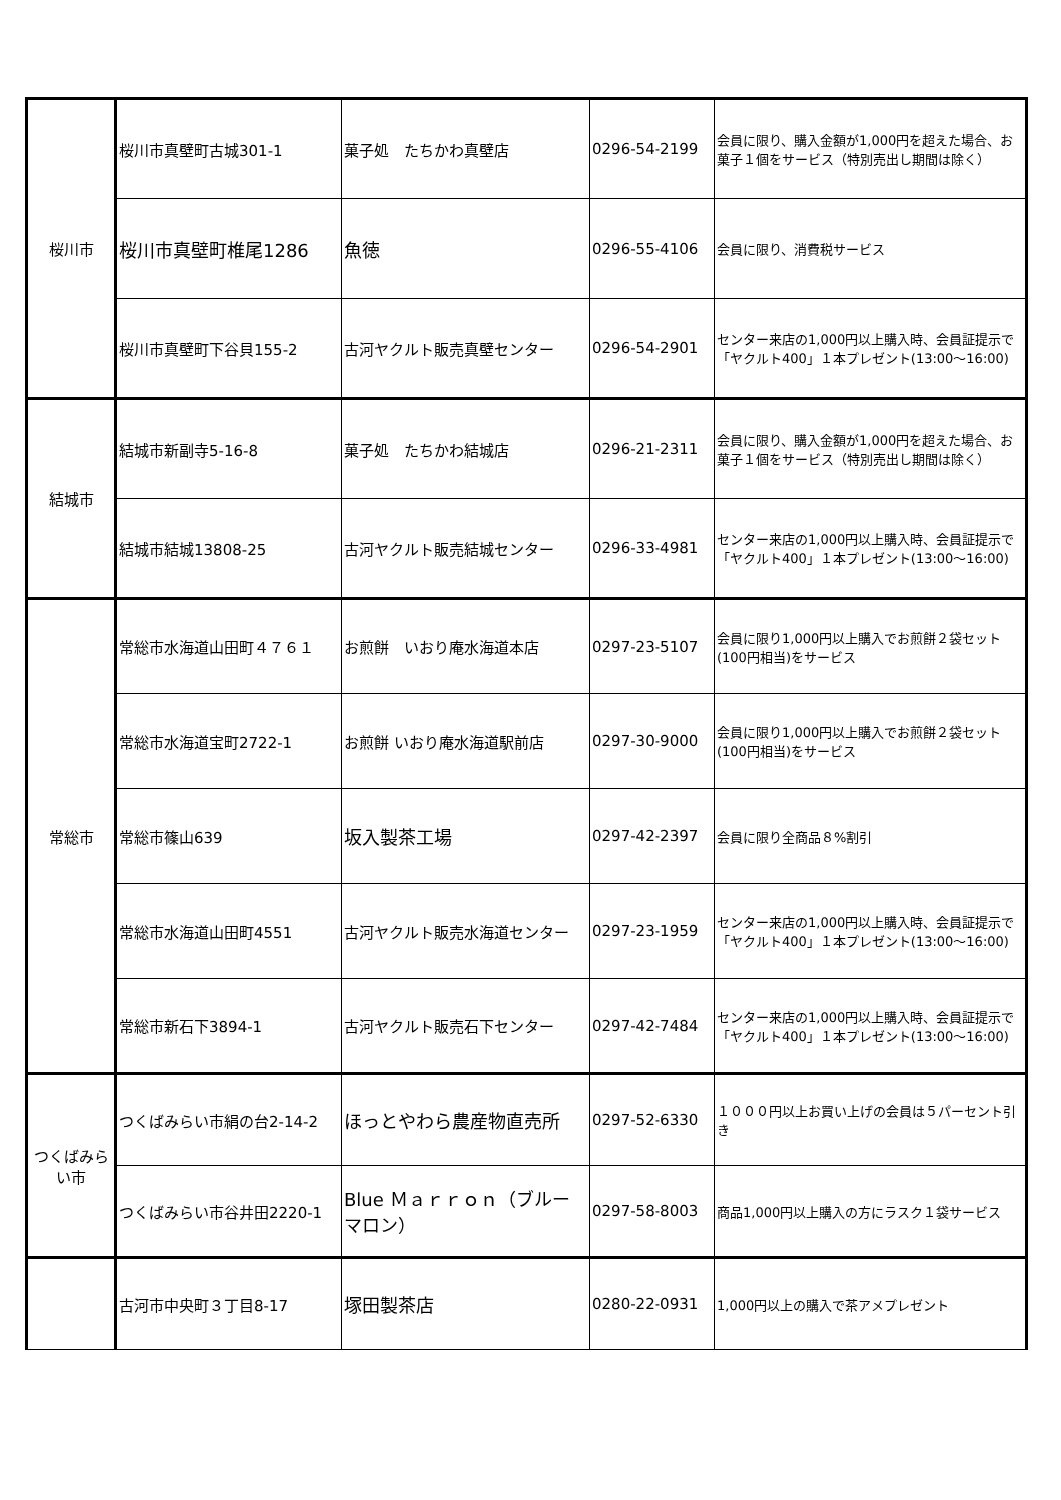| 桜川市 | 桜川市真壁町古城301-1 | 菓子処 たちかわ真壁店 | 0296-54-2199 | 会員に限り、購入金額が1,000円を超えた場合、お菓子１個をサービス（特別売出し期間は除く） |
| | 桜川市真壁町椎尾1286 | 魚徳 | 0296-55-4106 | 会員に限り、消費税サービス |
| | 桜川市真壁町下谷貝155-2 | 古河ヤクルト販売真壁センター | 0296-54-2901 | センター来店の1,000円以上購入時、会員証提示で「ヤクルト400」１本プレゼント(13:00～16:00) |
| 結城市 | 結城市新副寺5-16-8 | 菓子処 たちかわ結城店 | 0296-21-2311 | 会員に限り、購入金額が1,000円を超えた場合、お菓子１個をサービス（特別売出し期間は除く） |
| | 結城市結城13808-25 | 古河ヤクルト販売結城センター | 0296-33-4981 | センター来店の1,000円以上購入時、会員証提示で「ヤクルト400」１本プレゼント(13:00～16:00) |
| 常総市 | 常総市水海道山田町４７６１ | お煎餅 いおり庵水海道本店 | 0297-23-5107 | 会員に限り1,000円以上購入でお煎餅２袋セット(100円相当)をサービス |
| | 常総市水海道宝町2722-1 | お煎餅 いおり庵水海道駅前店 | 0297-30-9000 | 会員に限り1,000円以上購入でお煎餅２袋セット(100円相当)をサービス |
| | 常総市篠山639 | 坂入製茶工場 | 0297-42-2397 | 会員に限り全商品８%割引 |
| | 常総市水海道山田町4551 | 古河ヤクルト販売水海道センター | 0297-23-1959 | センター来店の1,000円以上購入時、会員証提示で「ヤクルト400」１本プレゼント(13:00～16:00) |
| | 常総市新石下3894-1 | 古河ヤクルト販売石下センター | 0297-42-7484 | センター来店の1,000円以上購入時、会員証提示で「ヤクルト400」１本プレゼント(13:00～16:00) |
| つくばみらい市 | つくばみらい市絹の台2-14-2 | ほっとやわら農産物直売所 | 0297-52-6330 | １０００円以上お買い上げの会員は５パーセント引き |
| | つくばみらい市谷井田2220-1 | Blue Ｍａｒｒｏｎ（ブルーマロン） | 0297-58-8003 | 商品1,000円以上購入の方にラスク１袋サービス |
| | 古河市中央町３丁目8-17 | 塚田製茶店 | 0280-22-0931 | 1,000円以上の購入で茶アメプレゼント |